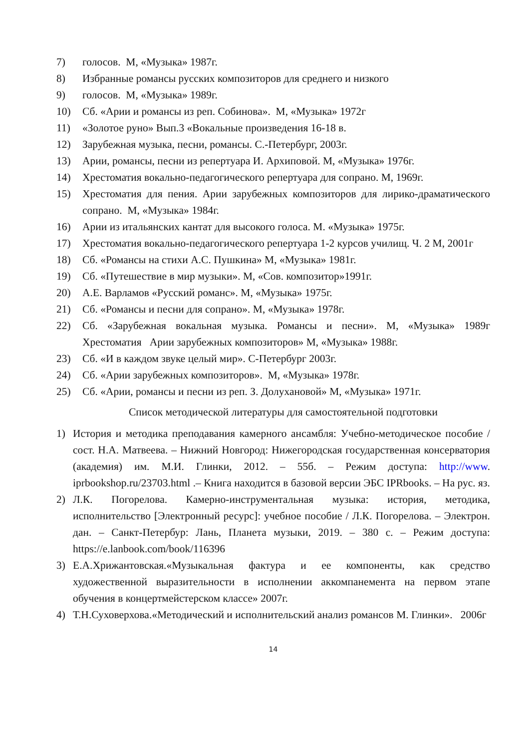7) голосов. М, «Музыка» 1987г.
8) Избранные романсы русских композиторов для среднего и низкого
9) голосов. М, «Музыка» 1989г.
10) Сб. «Арии и романсы из реп. Собинова». М, «Музыка» 1972г
11) «Золотое руно» Вып.3 «Вокальные произведения 16-18 в.
12) Зарубежная музыка, песни, романсы. С.-Петербург, 2003г.
13) Арии, романсы, песни из репертуара И. Архиповой. М, «Музыка» 1976г.
14) Хрестоматия вокально-педагогического репертуара для сопрано. М, 1969г.
15) Хрестоматия для пения. Арии зарубежных композиторов для лирико-драматического сопрано. М, «Музыка» 1984г.
16) Арии из итальянских кантат для высокого голоса. М. «Музыка» 1975г.
17) Хрестоматия вокально-педагогического репертуара 1-2 курсов училищ. Ч. 2 М, 2001г
18) Сб. «Романсы на стихи А.С. Пушкина» М, «Музыка» 1981г.
19) Сб. «Путешествие в мир музыки». М, «Сов. композитор»1991г.
20) А.Е. Варламов «Русский романс». М, «Музыка» 1975г.
21) Сб. «Романсы и песни для сопрано». М, «Музыка» 1978г.
22) Сб. «Зарубежная вокальная музыка. Романсы и песни». М, «Музыка» 1989г Хрестоматия Арии зарубежных композиторов» М, «Музыка» 1988г.
23) Сб. «И в каждом звуке целый мир». С-Петербург 2003г.
24) Сб. «Арии зарубежных композиторов». М, «Музыка» 1978г.
25) Сб. «Арии, романсы и песни из реп. З. Долухановой» М, «Музыка» 1971г.
Список методической литературы для самостоятельной подготовки
1) История и методика преподавания камерного ансамбля: Учебно-методическое пособие / сост. Н.А. Матвеева. – Нижний Новгород: Нижегородская государственная консерватория (академия) им. М.И. Глинки, 2012. – 55б. – Режим доступа: http://www. iprbookshop.ru/23703.html .– Книга находится в базовой версии ЭБС IPRbooks. – На рус. яз.
2) Л.К. Погорелова. Камерно-инструментальная музыка: история, методика, исполнительство [Электронный ресурс]: учебное пособие / Л.К. Погорелова. – Электрон. дан. – Санкт-Петербур: Лань, Планета музыки, 2019. – 380 с. – Режим доступа: https://e.lanbook.com/book/116396
3) Е.А.Хрижантовская.«Музыкальная фактура и ее компоненты, как средство художественной выразительности в исполнении аккомпанемента на первом этапе обучения в концертмейстерском классе» 2007г.
4) Т.Н.Суховерхова.«Методический и исполнительский анализ романсов М. Глинки». 2006г
14